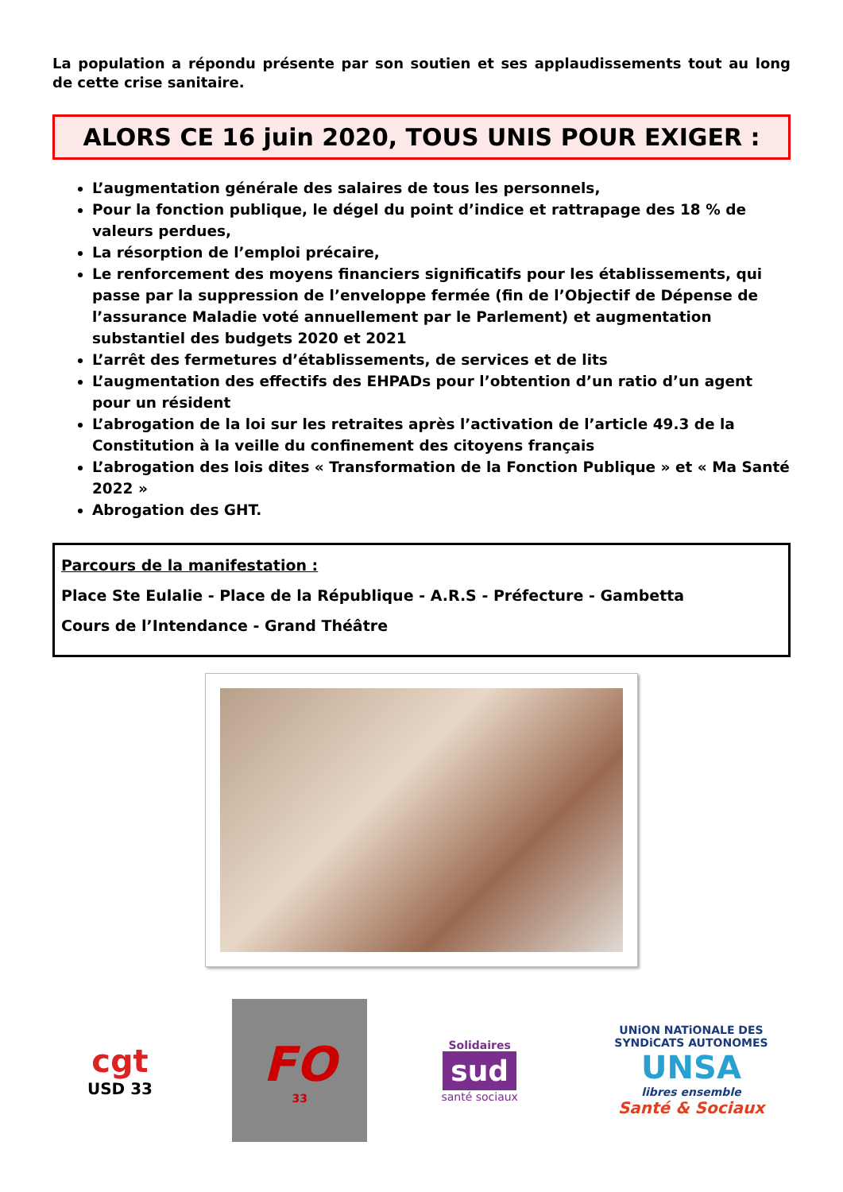La population a répondu présente par son soutien et ses applaudissements tout au long de cette crise sanitaire.
ALORS CE 16 juin 2020, TOUS UNIS POUR EXIGER :
L’augmentation générale des salaires de tous les personnels,
Pour la fonction publique, le dégel du point d’indice et rattrapage des 18 % de valeurs perdues,
La résorption de l’emploi précaire,
Le renforcement des moyens financiers significatifs pour les établissements, qui passe par la suppression de l’enveloppe fermée (fin de l’Objectif de Dépense de l’assurance Maladie voté annuellement par le Parlement) et augmentation substantiel des budgets 2020 et 2021
L’arrêt des fermetures d’établissements, de services et de lits
L’augmentation des effectifs des EHPADs pour l’obtention d’un ratio d’un agent pour un résident
L’abrogation de la loi sur les retraites après l’activation de l’article 49.3 de la Constitution à la veille du confinement des citoyens français
L’abrogation des lois dites « Transformation de la Fonction Publique » et « Ma Santé 2022 »
Abrogation des GHT.
Parcours de la manifestation :
Place Ste Eulalie - Place de la République - A.R.S - Préfecture - Gambetta
Cours de l’Intendance - Grand Théâtre
cgt
USD 33
FO
33
Solidaires
sud
santé sociaux
UNiON NATiONALE DES SYNDiCATS AUTONOMES
UNSA
libres ensemble
Santé & Sociaux